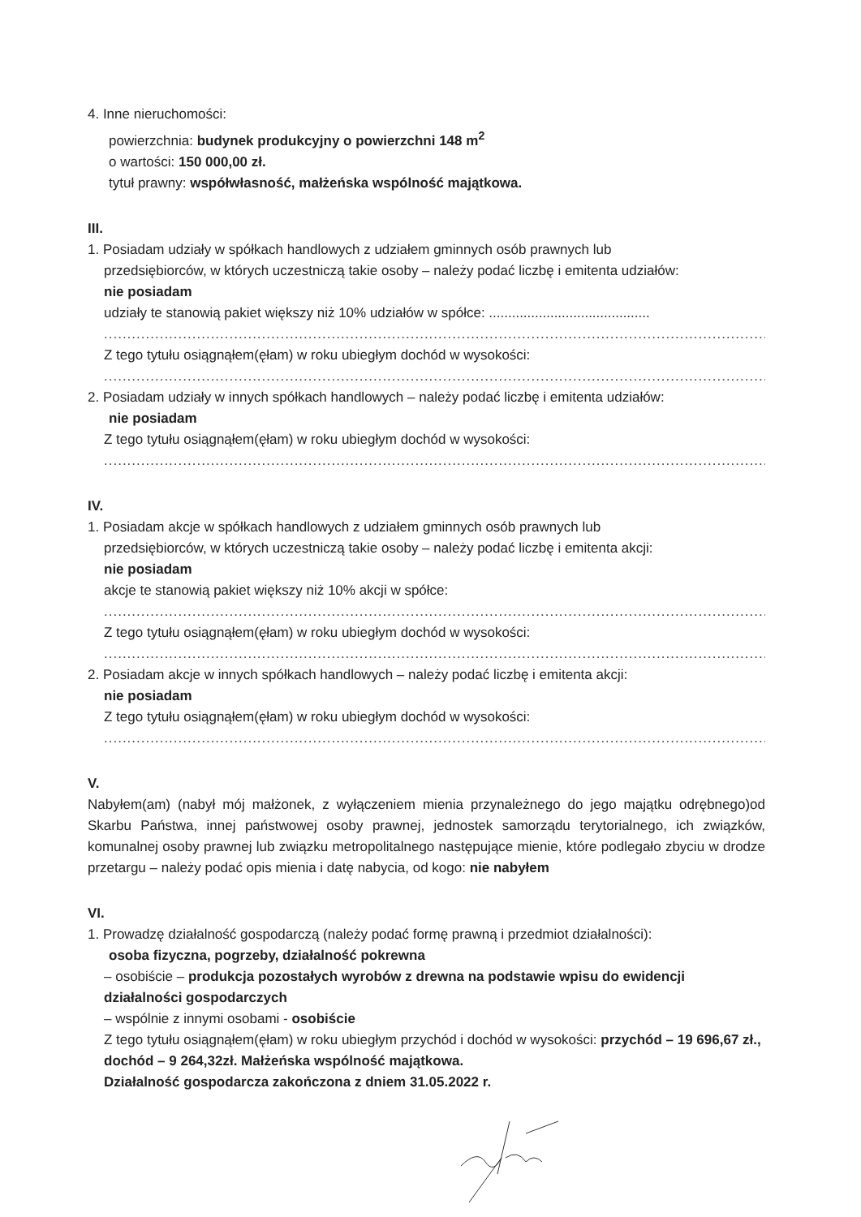4. Inne nieruchomości:
powierzchnia: budynek produkcyjny o powierzchni 148 m<sup>2</sup>
o wartości: 150 000,00 zł.
tytuł prawny: współwłasność, małżeńska wspólność majątkowa.
III.
1. Posiadam udziały w spółkach handlowych z udziałem gminnych osób prawnych lub
przedsiębiorców, w których uczestniczą takie osoby – należy podać liczbę i emitenta udziałów:
nie posiadam
udziały te stanowią pakiet większy niż 10% udziałów w spółce: ..........................................
....................................................................................................................................................
Z tego tytułu osiągnąłem(ęłam) w roku ubiegłym dochód w wysokości:
....................................................................................................................................................
2. Posiadam udziały w innych spółkach handlowych – należy podać liczbę i emitenta udziałów:
nie posiadam
Z tego tytułu osiągnąłem(ęłam) w roku ubiegłym dochód w wysokości:
....................................................................................................................................................
IV.
1. Posiadam akcje w spółkach handlowych z udziałem gminnych osób prawnych lub
przedsiębiorców, w których uczestniczą takie osoby – należy podać liczbę i emitenta akcji:
nie posiadam
akcje te stanowią pakiet większy niż 10% akcji w spółce:
....................................................................................................................................................
Z tego tytułu osiągnąłem(ęłam) w roku ubiegłym dochód w wysokości:
....................................................................................................................................................
2. Posiadam akcje w innych spółkach handlowych – należy podać liczbę i emitenta akcji:
nie posiadam
Z tego tytułu osiągnąłem(ęłam) w roku ubiegłym dochód w wysokości:
....................................................................................................................................................
V.
Nabyłem(am) (nabył mój małżonek, z wyłączeniem mienia przynależnego do jego majątku odrębnego)od Skarbu Państwa, innej państwowej osoby prawnej, jednostek samorządu terytorialnego, ich związków, komunalnej osoby prawnej lub związku metropolitalnego następujące mienie, które podlegało zbyciu w drodze przetargu – należy podać opis mienia i datę nabycia, od kogo: nie nabyłem
VI.
1. Prowadzę działalność gospodarczą (należy podać formę prawną i przedmiot działalności):
osoba fizyczna, pogrzeby, działalność pokrewna
– osobiście – produkcja pozostałych wyrobów z drewna na podstawie wpisu do ewidencji działalności gospodarczych
– wspólnie z innymi osobami - osobiście
Z tego tytułu osiągnąłem(ęłam) w roku ubiegłym przychód i dochód w wysokości: przychód – 19 696,67 zł., dochód – 9 264,32zł. Małżeńska wspólność majątkowa.
Działalność gospodarcza zakończona z dniem 31.05.2022 r.